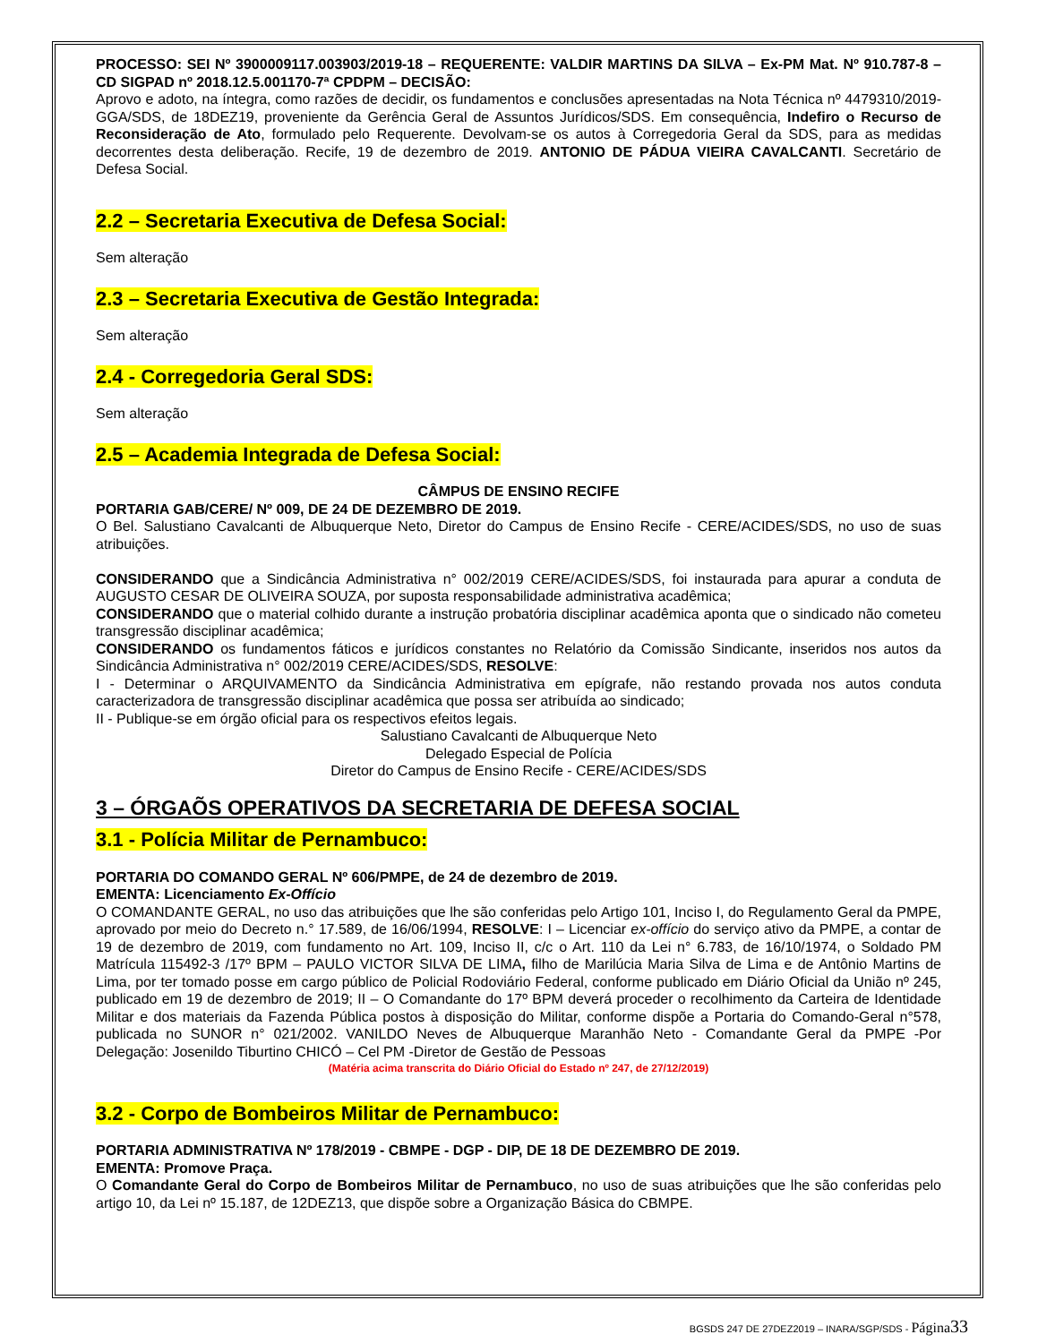PROCESSO: SEI Nº 3900009117.003903/2019-18 – REQUERENTE: VALDIR MARTINS DA SILVA – Ex-PM Mat. Nº 910.787-8 – CD SIGPAD nº 2018.12.5.001170-7ª CPDPM – DECISÃO:
Aprovo e adoto, na íntegra, como razões de decidir, os fundamentos e conclusões apresentadas na Nota Técnica nº 4479310/2019-GGA/SDS, de 18DEZ19, proveniente da Gerência Geral de Assuntos Jurídicos/SDS. Em consequência, Indefiro o Recurso de Reconsideração de Ato, formulado pelo Requerente. Devolvam-se os autos à Corregedoria Geral da SDS, para as medidas decorrentes desta deliberação. Recife, 19 de dezembro de 2019. ANTONIO DE PÁDUA VIEIRA CAVALCANTI. Secretário de Defesa Social.
2.2 – Secretaria Executiva de Defesa Social:
Sem alteração
2.3 – Secretaria Executiva de Gestão Integrada:
Sem alteração
2.4 - Corregedoria Geral SDS:
Sem alteração
2.5 – Academia Integrada de Defesa Social:
CÂMPUS DE ENSINO RECIFE
PORTARIA GAB/CERE/ Nº 009, DE 24 DE DEZEMBRO DE 2019.
O Bel. Salustiano Cavalcanti de Albuquerque Neto, Diretor do Campus de Ensino Recife - CERE/ACIDES/SDS, no uso de suas atribuições.
CONSIDERANDO que a Sindicância Administrativa n° 002/2019 CERE/ACIDES/SDS, foi instaurada para apurar a conduta de AUGUSTO CESAR DE OLIVEIRA SOUZA, por suposta responsabilidade administrativa acadêmica;
CONSIDERANDO que o material colhido durante a instrução probatória disciplinar acadêmica aponta que o sindicado não cometeu transgressão disciplinar acadêmica;
CONSIDERANDO os fundamentos fáticos e jurídicos constantes no Relatório da Comissão Sindicante, inseridos nos autos da Sindicância Administrativa n° 002/2019 CERE/ACIDES/SDS, RESOLVE:
I - Determinar o ARQUIVAMENTO da Sindicância Administrativa em epígrafe, não restando provada nos autos conduta caracterizadora de transgressão disciplinar acadêmica que possa ser atribuída ao sindicado;
II - Publique-se em órgão oficial para os respectivos efeitos legais.
Salustiano Cavalcanti de Albuquerque Neto
Delegado Especial de Polícia
Diretor do Campus de Ensino Recife - CERE/ACIDES/SDS
3 – ÓRGAÕS OPERATIVOS DA SECRETARIA DE DEFESA SOCIAL
3.1 - Polícia Militar de Pernambuco:
PORTARIA DO COMANDO GERAL Nº 606/PMPE, de 24 de dezembro de 2019.
EMENTA: Licenciamento Ex-Offício
O COMANDANTE GERAL, no uso das atribuições que lhe são conferidas pelo Artigo 101, Inciso I, do Regulamento Geral da PMPE, aprovado por meio do Decreto n.° 17.589, de 16/06/1994, RESOLVE: I – Licenciar ex-offício do serviço ativo da PMPE, a contar de 19 de dezembro de 2019, com fundamento no Art. 109, Inciso II, c/c o Art. 110 da Lei n° 6.783, de 16/10/1974, o Soldado PM Matrícula 115492-3 /17º BPM – PAULO VICTOR SILVA DE LIMA, filho de Marilúcia Maria Silva de Lima e de Antônio Martins de Lima, por ter tomado posse em cargo público de Policial Rodoviário Federal, conforme publicado em Diário Oficial da União nº 245, publicado em 19 de dezembro de 2019; II – O Comandante do 17º BPM deverá proceder o recolhimento da Carteira de Identidade Militar e dos materiais da Fazenda Pública postos à disposição do Militar, conforme dispõe a Portaria do Comando-Geral n°578, publicada no SUNOR n° 021/2002. VANILDO Neves de Albuquerque Maranhão Neto - Comandante Geral da PMPE -Por Delegação: Josenildo Tiburtino CHICÓ – Cel PM -Diretor de Gestão de Pessoas
(Matéria acima transcrita do Diário Oficial do Estado nº 247, de 27/12/2019)
3.2 - Corpo de Bombeiros Militar de Pernambuco:
PORTARIA ADMINISTRATIVA Nº 178/2019 - CBMPE - DGP - DIP, DE 18 DE DEZEMBRO DE 2019.
EMENTA: Promove Praça.
O Comandante Geral do Corpo de Bombeiros Militar de Pernambuco, no uso de suas atribuições que lhe são conferidas pelo artigo 10, da Lei nº 15.187, de 12DEZ13, que dispõe sobre a Organização Básica do CBMPE.
BGSDS 247 DE 27DEZ2019 – INARA/SGP/SDS - Página 33